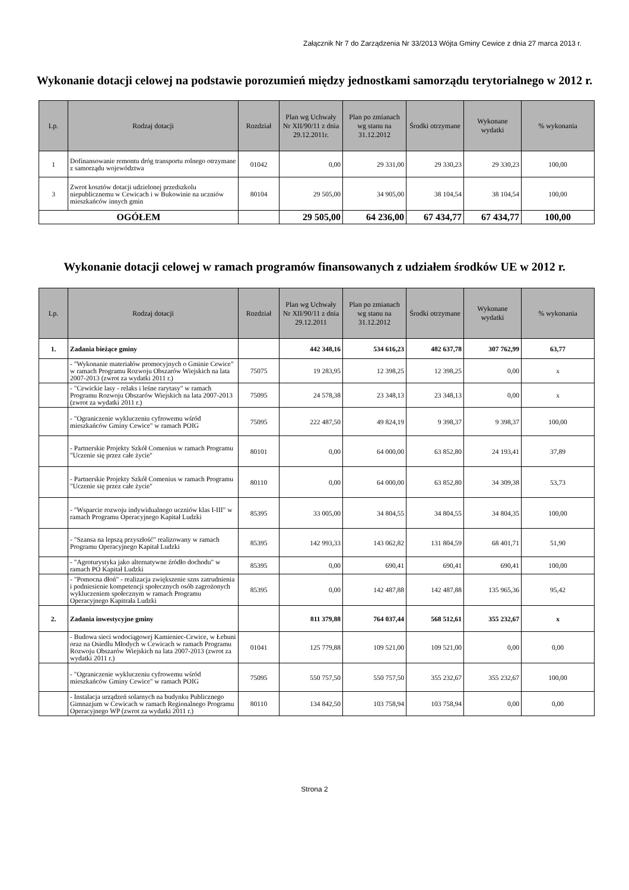Załącznik Nr 7 do Zarządzenia Nr 33/2013 Wójta Gminy Cewice z dnia 27 marca 2013 r.
Wykonanie dotacji celowej na podstawie porozumień między jednostkami samorządu terytorialnego w 2012 r.
| Lp. | Rodzaj dotacji | Rozdział | Plan wg Uchwały Nr XII/90/11 z dnia 29.12.2011r. | Plan po zmianach wg stanu na 31.12.2012 | Środki otrzymane | Wykonane wydatki | % wykonania |
| --- | --- | --- | --- | --- | --- | --- | --- |
| 1 | Dofinansowanie remontu dróg transportu rolnego otrzymane z samorządu województwa | 01042 | 0,00 | 29 331,00 | 29 330,23 | 29 330,23 | 100,00 |
| 3 | Zwrot kosztów dotacji udzielonej przedszkolu niepublicznemu w Cewicach i w Bukowinie na uczniów mieszkańców innych gmin | 80104 | 29 505,00 | 34 905,00 | 38 104,54 | 38 104,54 | 100,00 |
| OGÓŁEM | | | 29 505,00 | 64 236,00 | 67 434,77 | 67 434,77 | 100,00 |
Wykonanie dotacji celowej w ramach programów finansowanych z udziałem środków UE w 2012 r.
| Lp. | Rodzaj dotacji | Rozdział | Plan wg Uchwały Nr XII/90/11 z dnia 29.12.2011 | Plan po zmianach wg stanu na 31.12.2012 | Środki otrzymane | Wykonane wydatki | % wykonania |
| --- | --- | --- | --- | --- | --- | --- | --- |
| 1. | Zadania bieżące gminy | | 442 348,16 | 534 616,23 | 482 637,78 | 307 762,99 | 63,77 |
| | - "Wykonanie materiałów promocyjnych o Gminie Cewice" w ramach Programu Rozwoju Obszarów Wiejskich na lata 2007-2013 (zwrot za wydatki 2011 r.) | 75075 | 19 283,95 | 12 398,25 | 12 398,25 | 0,00 | x |
| | - "Cewickie lasy - relaks i leśne rarytasy" w ramach Programu Rozwoju Obszarów Wiejskich na lata 2007-2013 (zwrot za wydatki 2011 r.) | 75095 | 24 578,38 | 23 348,13 | 23 348,13 | 0,00 | x |
| | - "Ograniczenie wykluczeniu cyfrowemu wśród mieszkańców Gminy Cewice" w ramach POIG | 75095 | 222 487,50 | 49 824,19 | 9 398,37 | 9 398,37 | 100,00 |
| | - Partnerskie Projekty Szkół Comenius w ramach Programu "Uczenie się przez całe życie" | 80101 | 0,00 | 64 000,00 | 63 852,80 | 24 193,41 | 37,89 |
| | - Partnerskie Projekty Szkół Comenius w ramach Programu "Uczenie się przez całe życie" | 80110 | 0,00 | 64 000,00 | 63 852,80 | 34 309,38 | 53,73 |
| | - "Wsparcie rozwoju indywidualnego uczniów klas I-III" w ramach Programu Operacyjnego Kapitał Ludzki | 85395 | 33 005,00 | 34 804,55 | 34 804,55 | 34 804,35 | 100,00 |
| | - "Szansa na lepszą przyszłość" realizowany w ramach Programu Operacyjnego Kapitał Ludzki | 85395 | 142 993,33 | 143 062,82 | 131 804,59 | 68 401,71 | 51,90 |
| | - "Agroturystyka jako alternatywne źródło dochodu" w ramach PO Kapitał Ludzki | 85395 | 0,00 | 690,41 | 690,41 | 690,41 | 100,00 |
| | - "Pomocna dłoń" - realizacja zwiększenie szns zatrudnienia i podniesienie kompetencji społecznych osób zagrożonych wykluczeniem społecznym w ramach Programu Operacyjnego Kapitrała Ludzki | 85395 | 0,00 | 142 487,88 | 142 487,88 | 135 965,36 | 95,42 |
| 2. | Zadania inwestycyjne gminy | | 811 379,88 | 764 037,44 | 568 512,61 | 355 232,67 | x |
| | - Budowa sieci wodociągowej Kamieniec-Cewice, w Łebuni oraz na Osiedlu Młodych w Cewicach w ramach Programu Rozwoju Obszarów Wiejskich na lata 2007-2013 (zwrot za wydatki 2011 r.) | 01041 | 125 779,88 | 109 521,00 | 109 521,00 | 0,00 | 0,00 |
| | - "Ograniczenie wykluczeniu cyfrowemu wśród mieszkańców Gminy Cewice" w ramach POIG | 75095 | 550 757,50 | 550 757,50 | 355 232,67 | 355 232,67 | 100,00 |
| | - Instalacja urządzeń solarnych na budynku Publicznego Gimnazjum w Cewicach w ramach Regionalnego Programu Operacyjnego WP (zwrot za wydatki 2011 r.) | 80110 | 134 842,50 | 103 758,94 | 103 758,94 | 0,00 | 0,00 |
Strona 2